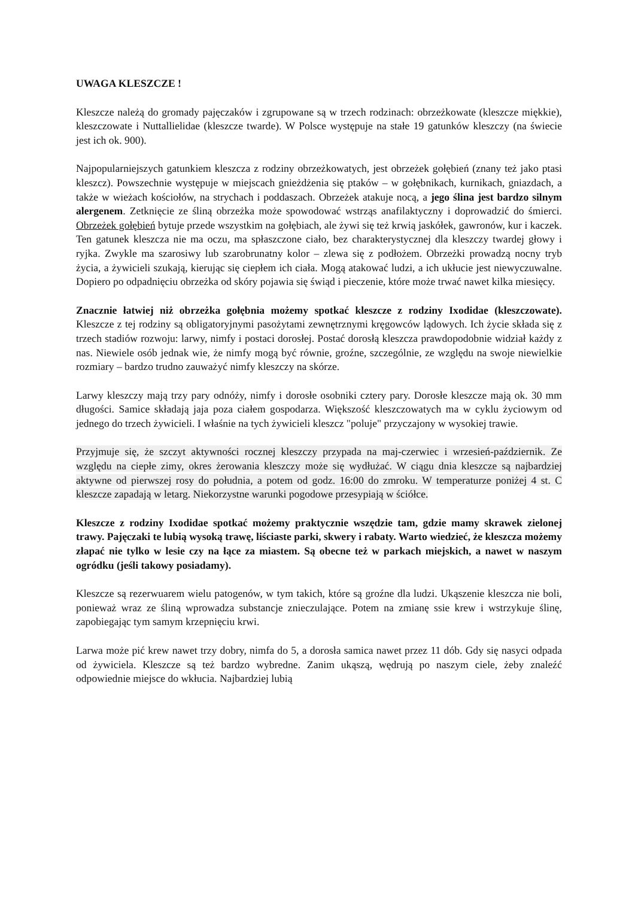UWAGA KLESZCZE !
Kleszcze należą do gromady pajęczaków i zgrupowane są w trzech rodzinach: obrzeżkowate (kleszcze miękkie), kleszczowate i Nuttallielidae (kleszcze twarde). W Polsce występuje na stałe 19 gatunków kleszczy (na świecie jest ich ok. 900).
Najpopularniejszych gatunkiem kleszcza z rodziny obrzeżkowatych, jest obrzeżek gołębień (znany też jako ptasi kleszcz). Powszechnie występuje w miejscach gnieżdżenia się ptaków – w gołębnikach, kurnikach, gniazdach, a także w wieżach kościołów, na strychach i poddaszach. Obrzeżek atakuje nocą, a jego ślina jest bardzo silnym alergenem. Zetknięcie ze śliną obrzeżka może spowodować wstrząs anafilaktyczny i doprowadzić do śmierci. Obrzeżek gołębień bytuje przede wszystkim na gołębiach, ale żywi się też krwią jaskółek, gawronów, kur i kaczek. Ten gatunek kleszcza nie ma oczu, ma spłaszczone ciało, bez charakterystycznej dla kleszczy twardej głowy i ryjka. Zwykle ma szarosiwy lub szarobrunatny kolor – zlewa się z podłożem. Obrzeżki prowadzą nocny tryb życia, a żywicieli szukają, kierując się ciepłem ich ciała. Mogą atakować ludzi, a ich ukłucie jest niewyczuwalne. Dopiero po odpadnięciu obrzeżka od skóry pojawia się świąd i pieczenie, które może trwać nawet kilka miesięcy.
Znacznie łatwiej niż obrzeżka gołębnia możemy spotkać kleszcze z rodziny Ixodidae (kleszczowate). Kleszcze z tej rodziny są obligatoryjnymi pasożytami zewnętrznymi kręgowców lądowych. Ich życie składa się z trzech stadiów rozwoju: larwy, nimfy i postaci dorosłej. Postać dorosłą kleszcza prawdopodobnie widział każdy z nas. Niewiele osób jednak wie, że nimfy mogą być równie, groźne, szczególnie, ze względu na swoje niewielkie rozmiary – bardzo trudno zauważyć nimfy kleszczy na skórze.
Larwy kleszczy mają trzy pary odnóży, nimfy i dorosłe osobniki cztery pary. Dorosłe kleszcze mają ok. 30 mm długości. Samice składają jaja poza ciałem gospodarza. Większość kleszczowatych ma w cyklu życiowym od jednego do trzech żywicieli. I właśnie na tych żywicieli kleszcz "poluje" przyczajony w wysokiej trawie.
Przyjmuje się, że szczyt aktywności rocznej kleszczy przypada na maj-czerwiec i wrzesień-październik. Ze względu na ciepłe zimy, okres żerowania kleszczy może się wydłużać. W ciągu dnia kleszcze są najbardziej aktywne od pierwszej rosy do południa, a potem od godz. 16:00 do zmroku. W temperaturze poniżej 4 st. C kleszcze zapadają w letarg. Niekorzystne warunki pogodowe przesypiają w ściółce.
Kleszcze z rodziny Ixodidae spotkać możemy praktycznie wszędzie tam, gdzie mamy skrawek zielonej trawy. Pajęczaki te lubią wysoką trawę, liściaste parki, skwery i rabaty. Warto wiedzieć, że kleszcza możemy złapać nie tylko w lesie czy na łące za miastem. Są obecne też w parkach miejskich, a nawet w naszym ogródku (jeśli takowy posiadamy).
Kleszcze są rezerwuarem wielu patogenów, w tym takich, które są groźne dla ludzi. Ukąszenie kleszcza nie boli, ponieważ wraz ze śliną wprowadza substancje znieczulające. Potem na zmianę ssie krew i wstrzykuje ślinę, zapobiegając tym samym krzepnięciu krwi.
Larwa może pić krew nawet trzy dobry, nimfa do 5, a dorosła samica nawet przez 11 dób. Gdy się nasyci odpada od żywiciela. Kleszcze są też bardzo wybredne. Zanim ukąszą, wędrują po naszym ciele, żeby znaleźć odpowiednie miejsce do wkłucia. Najbardziej lubią